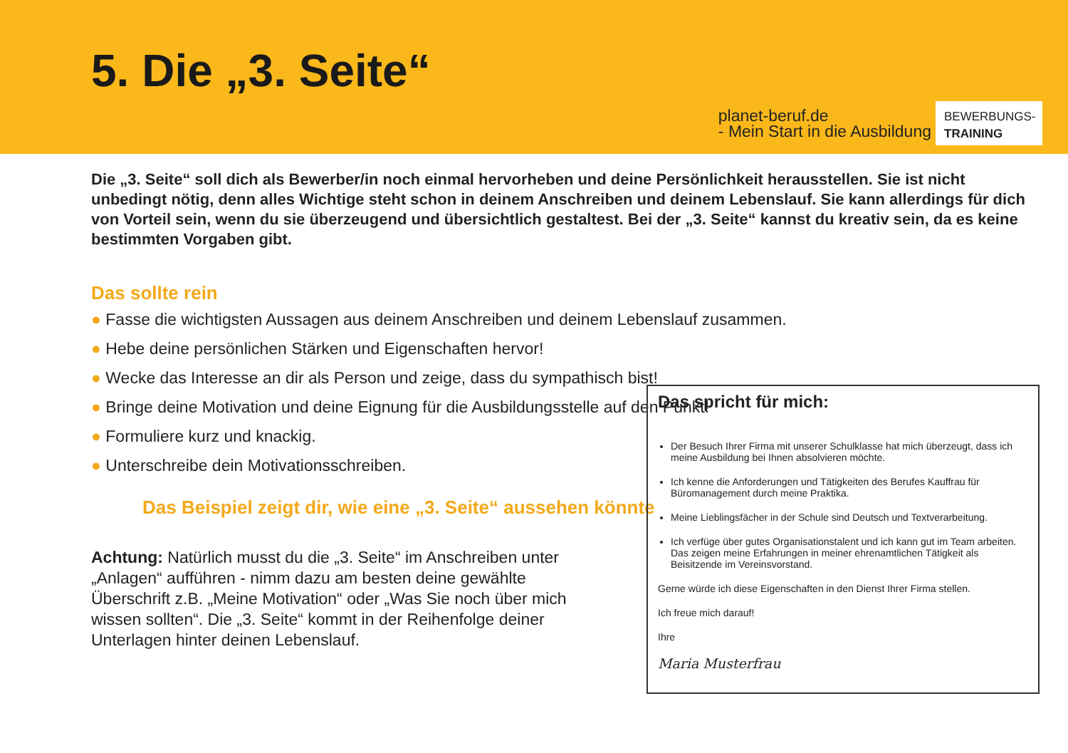5. Die „3. Seite“
planet-beruf.de
- Mein Start in die Ausbildung
BEWERBUNGS-
TRAINING
Die „3. Seite“ soll dich als Bewerber/in noch einmal hervorheben und deine Persönlichkeit herausstellen. Sie ist nicht unbedingt nötig, denn alles Wichtige steht schon in deinem Anschreiben und deinem Lebenslauf. Sie kann allerdings für dich von Vorteil sein, wenn du sie überzeugend und übersichtlich gestaltest. Bei der „3. Seite“ kannst du kreativ sein, da es keine bestimmten Vorgaben gibt.
Das sollte rein
● Fasse die wichtigsten Aussagen aus deinem Anschreiben und deinem Lebenslauf zusammen.
● Hebe deine persönlichen Stärken und Eigenschaften hervor!
● Wecke das Interesse an dir als Person und zeige, dass du sympathisch bist!
● Bringe deine Motivation und deine Eignung für die Ausbildungsstelle auf den Punkt!
● Formuliere kurz und knackig.
● Unterschreibe dein Motivationsschreiben.
Das Beispiel zeigt dir, wie eine „3. Seite“ aussehen könnte
Achtung: Natürlich musst du die „3. Seite“ im Anschreiben unter „Anlagen“ aufführen - nimm dazu am besten deine gewählte Überschrift z.B. „Meine Motivation“ oder „Was Sie noch über mich wissen sollten“. Die „3. Seite“ kommt in der Reihenfolge deiner Unterlagen hinter deinen Lebenslauf.
Das spricht für mich:
Der Besuch Ihrer Firma mit unserer Schulklasse hat mich überzeugt, dass ich meine Ausbildung bei Ihnen absolvieren möchte.
Ich kenne die Anforderungen und Tätigkeiten des Berufes Kauffrau für Büromanagement durch meine Praktika.
Meine Lieblingsfächer in der Schule sind Deutsch und Textverarbeitung.
Ich verfüge über gutes Organisationstalent und ich kann gut im Team arbeiten. Das zeigen meine Erfahrungen in meiner ehrenamtlichen Tätigkeit als Beisitzende im Vereinsvorstand.
Gerne würde ich diese Eigenschaften in den Dienst Ihrer Firma stellen.
Ich freue mich darauf!
Ihre
Maria Musterfrau